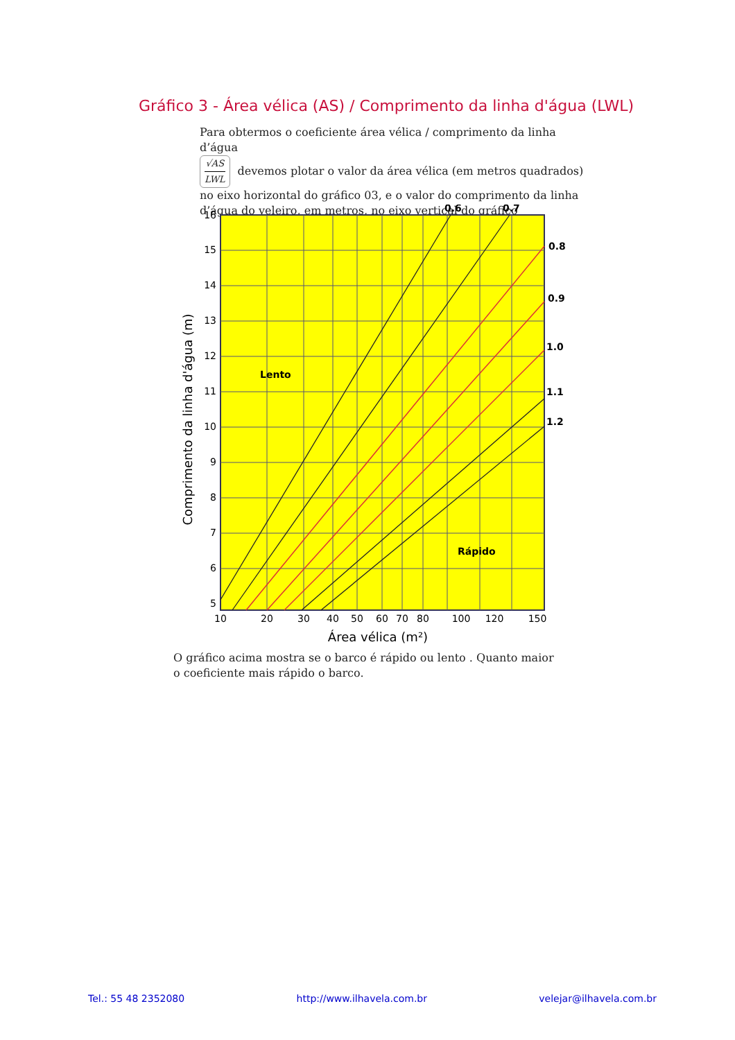Gráfico 3 - Área vélica (AS) / Comprimento da linha d'água (LWL)
Para obtermos o coeficiente área vélica / comprimento da linha d’água
√AS LWL devemos plotar o valor da área vélica (em metros quadrados) no eixo horizontal do gráfico 03, e o valor do comprimento da linha d’água do veleiro, em metros, no eixo vertical do gráfico
0.6
0.7
0.8
0.9
1.0
1.1
1.2
Lento
Rápido
16
15
14
13
12
11
10
9
8
7
6
5
10
20
30
40
50
60
70
80
100
120
150
Área vélica (m²)
Comprimento da linha d'água (m)
O gráfico acima mostra se o barco é rápido ou lento . Quanto maior o coeficiente mais rápido o barco.
Tel.: 55 48 2352080 http://www.ilhavela.com.br velejar@ilhavela.com.br